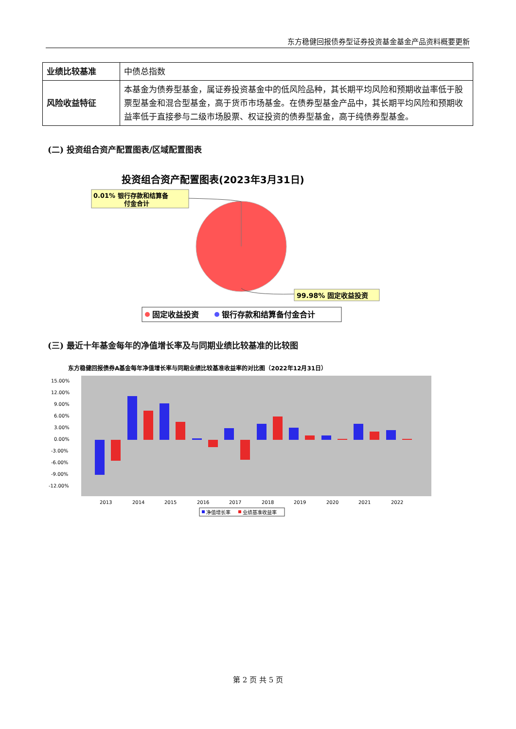东方稳健回报债券型证券投资基金基金产品资料概要更新
| 业绩比较基准 | 中债总指数 |
| 风险收益特征 | 本基金为债券型基金，属证券投资基金中的低风险品种，其长期平均风险和预期收益率低于股票型基金和混合型基金，高于货币市场基金。在债券型基金产品中，其长期平均风险和预期收益率低于直接参与二级市场股票、权证投资的债券型基金，高于纯债券型基金。 |
(二) 投资组合资产配置图表/区域配置图表
投资组合资产配置图表(2023年3月31日)
0.01% 银行存款和结算备
付金合计
99.98% 固定收益投资
固定收益投资
银行存款和结算备付金合计
(三) 最近十年基金每年的净值增长率及与同期业绩比较基准的比较图
东方稳健回报债券A基金每年净值增长率与同期业绩比较基准收益率的对比图（2022年12月31日）
15.00%
12.00%
9.00%
6.00%
3.00%
0.00%
-3.00%
-6.00%
-9.00%
-12.00%
2013
2014
2015
2016
2017
2018
2019
2020
2021
2022
净值增长率
业绩基准收益率
第 2 页 共 5 页